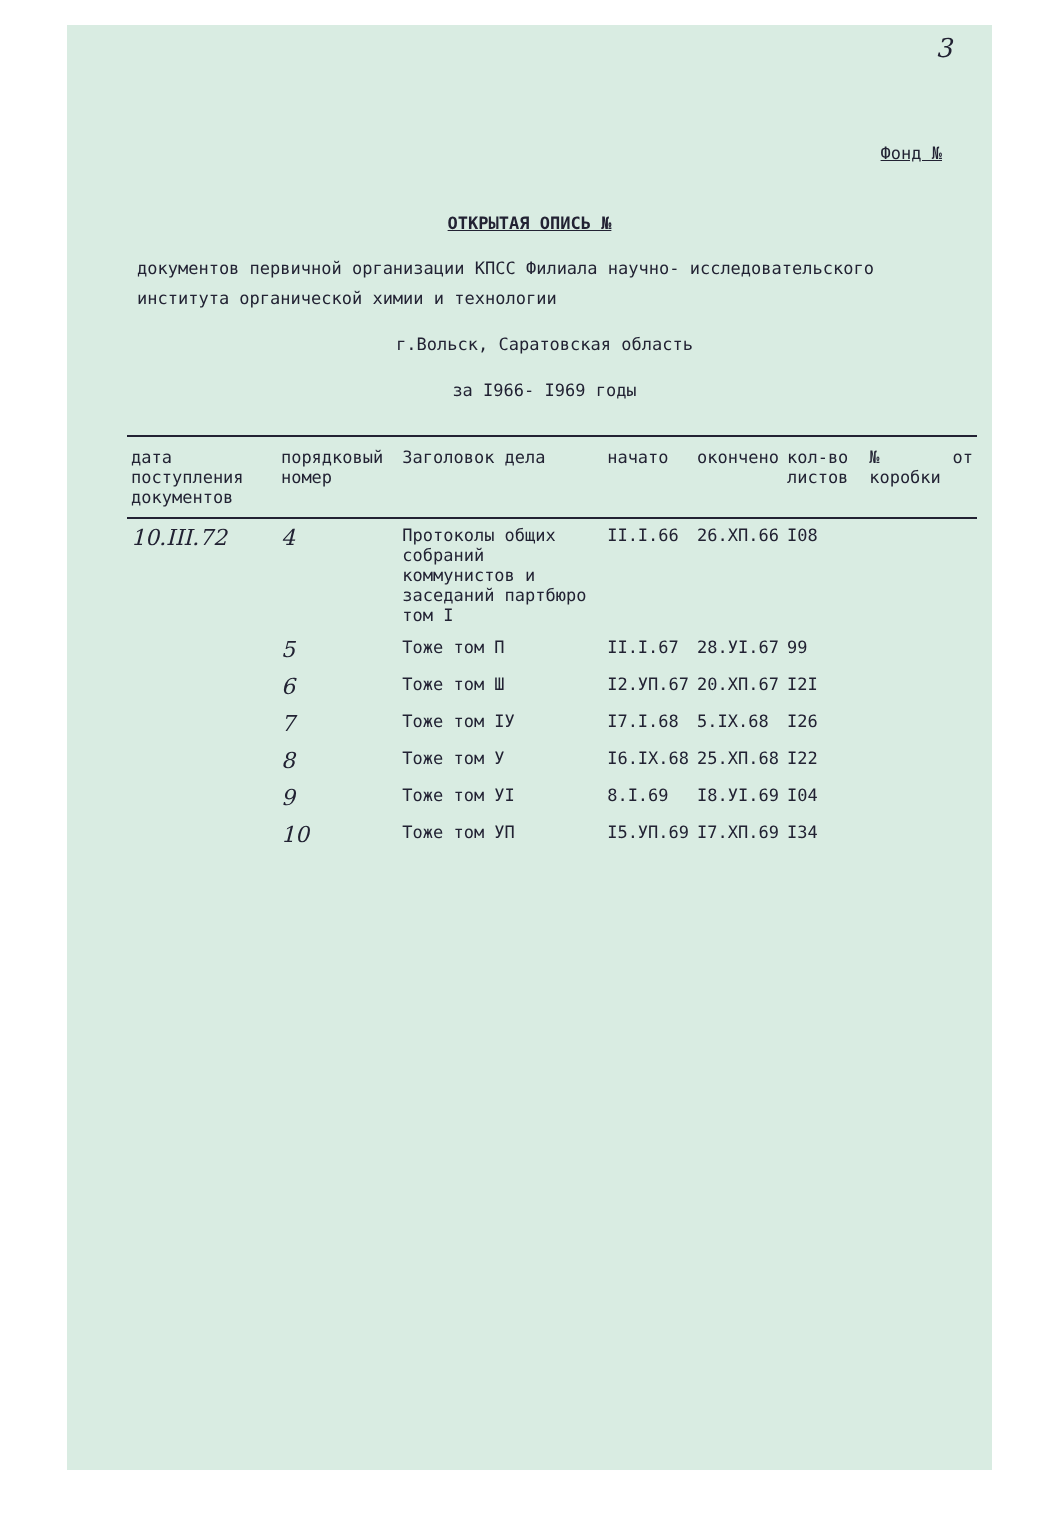3
Фонд №
ОТКРЫТАЯ ОПИСЬ №
документов первичной организации КПСС Филиала научно- исследовательского института органической химии и технологии
г.Вольск, Саратовская область
за I966- I969 годы
| дата поступления документов | порядковый номер | Заголовок дела | начато | окончено | кол-во листов | № коробки | от |
| --- | --- | --- | --- | --- | --- | --- | --- |
| 10.III.72 | 4 | Протоколы общих собраний коммунистов и заседаний партбюро том I | II.I.66 | 26.XП.66 | I08 | | |
| | 5 | Тоже том П | II.I.67 | 28.УI.67 | 99 | | |
| | 6 | Тоже том Ш | I2.УП.67 | 20.XП.67 | I2I | | |
| | 7 | Тоже том IУ | I7.I.68 | 5.IX.68 | I26 | | |
| | 8 | Тоже том У | I6.IX.68 | 25.XП.68 | I22 | | |
| | 9 | Тоже том УI | 8.I.69 | I8.УI.69 | I04 | | |
| | 10 | Тоже том УП | I5.УП.69 | I7.XП.69 | I34 | | |